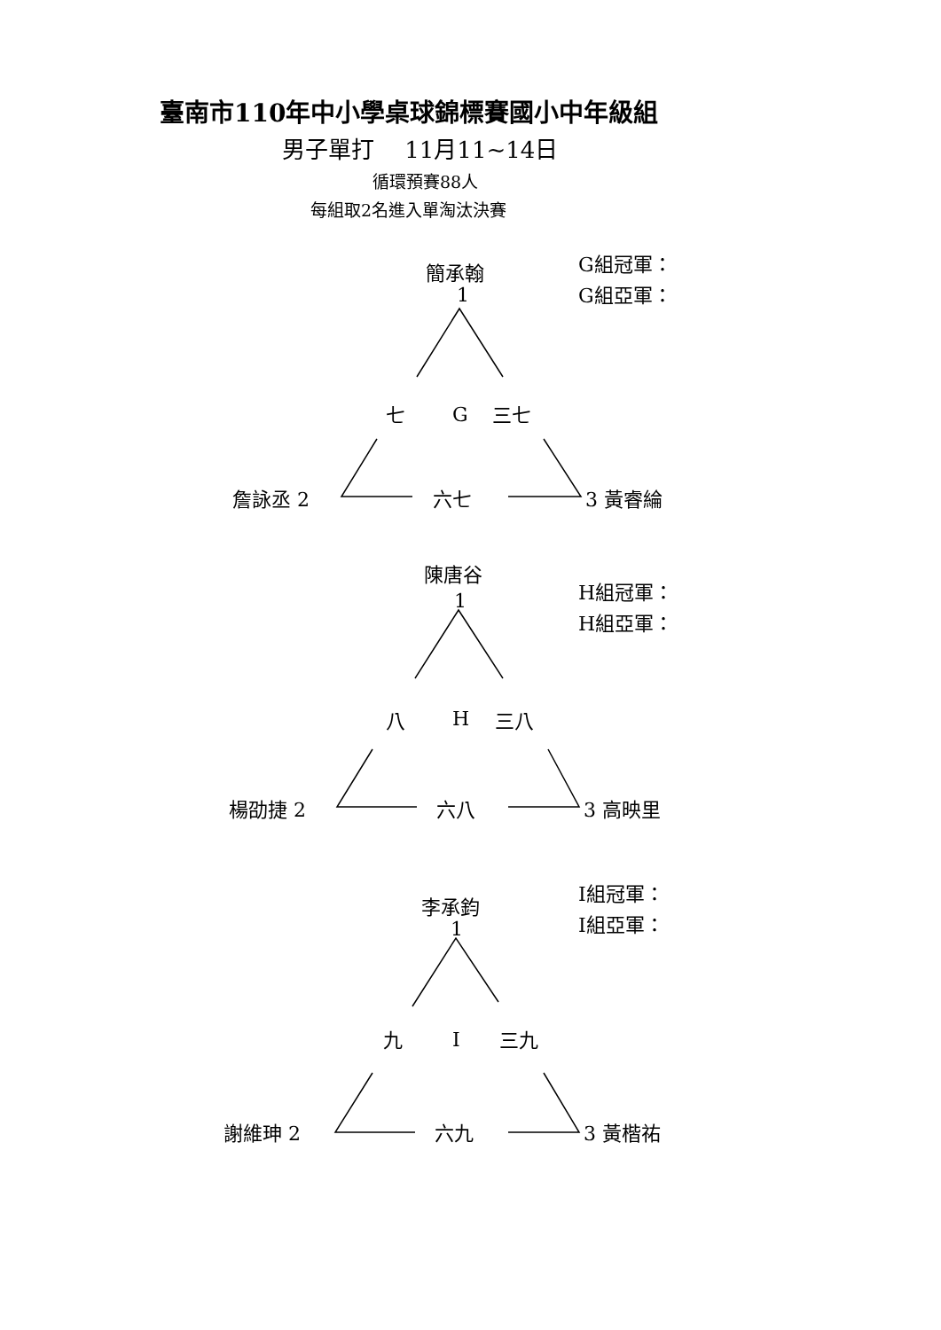臺南市110年中小學桌球錦標賽國小中年級組
男子單打　 11月11~14日
循環預賽88人
每組取2名進入單淘汰決賽
簡承翰
1
G組冠軍：
G組亞軍：
七 G 三七
詹詠丞 2 六七 3 黃睿綸
陳唐谷
1
H組冠軍：
H組亞軍：
八 H 三八
楊劭捷 2 六八 3 高映里
李承鈞
1
I組冠軍：
I組亞軍：
九 I 三九
謝維珅 2 六九 3 黃楷祐